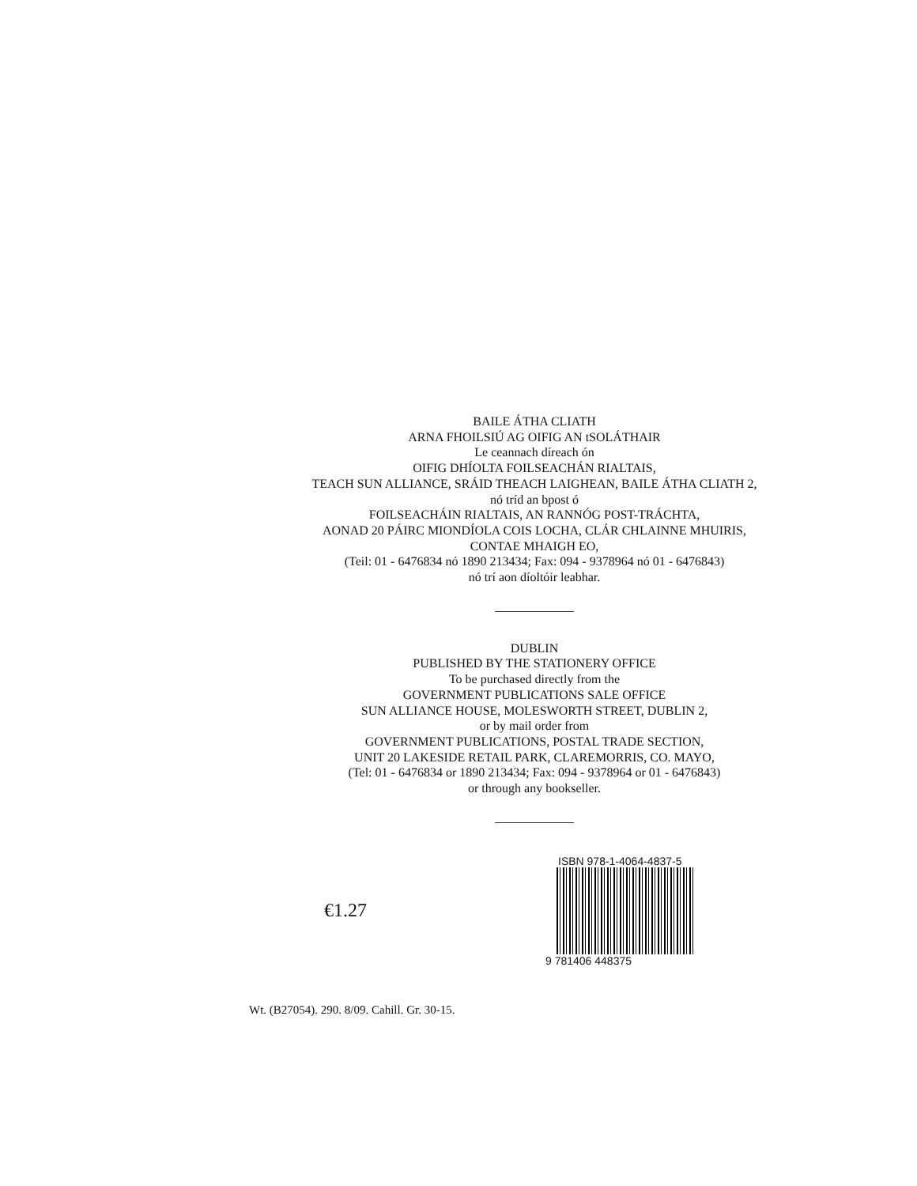BAILE ÁTHA CLIATH
ARNA FHOILSIÚ AG OIFIG AN tSOLÁTHAIR
Le ceannach díreach ón
OIFIG DHÍOLTA FOILSEACHÁN RIALTAIS,
TEACH SUN ALLIANCE, SRÁID THEACH LAIGHEAN, BAILE ÁTHA CLIATH 2,
nó tríd an bpost ó
FOILSEACHÁIN RIALTAIS, AN RANNÓG POST-TRÁCHTA,
AONAD 20 PÁIRC MIONDÍOLA COIS LOCHA, CLÁR CHLAINNE MHUIRIS,
CONTAE MHAIGH EO,
(Teil: 01 - 6476834 nó 1890 213434; Fax: 094 - 9378964 nó 01 - 6476843)
nó trí aon díoltóir leabhar.
DUBLIN
PUBLISHED BY THE STATIONERY OFFICE
To be purchased directly from the
GOVERNMENT PUBLICATIONS SALE OFFICE
SUN ALLIANCE HOUSE, MOLESWORTH STREET, DUBLIN 2,
or by mail order from
GOVERNMENT PUBLICATIONS, POSTAL TRADE SECTION,
UNIT 20 LAKESIDE RETAIL PARK, CLAREMORRIS, CO. MAYO,
(Tel: 01 - 6476834 or 1890 213434; Fax: 094 - 9378964 or 01 - 6476843)
or through any bookseller.
€1.27
ISBN 978-1-4064-4837-5
9 781406 448375
Wt. (B27054). 290. 8/09. Cahill. Gr. 30-15.